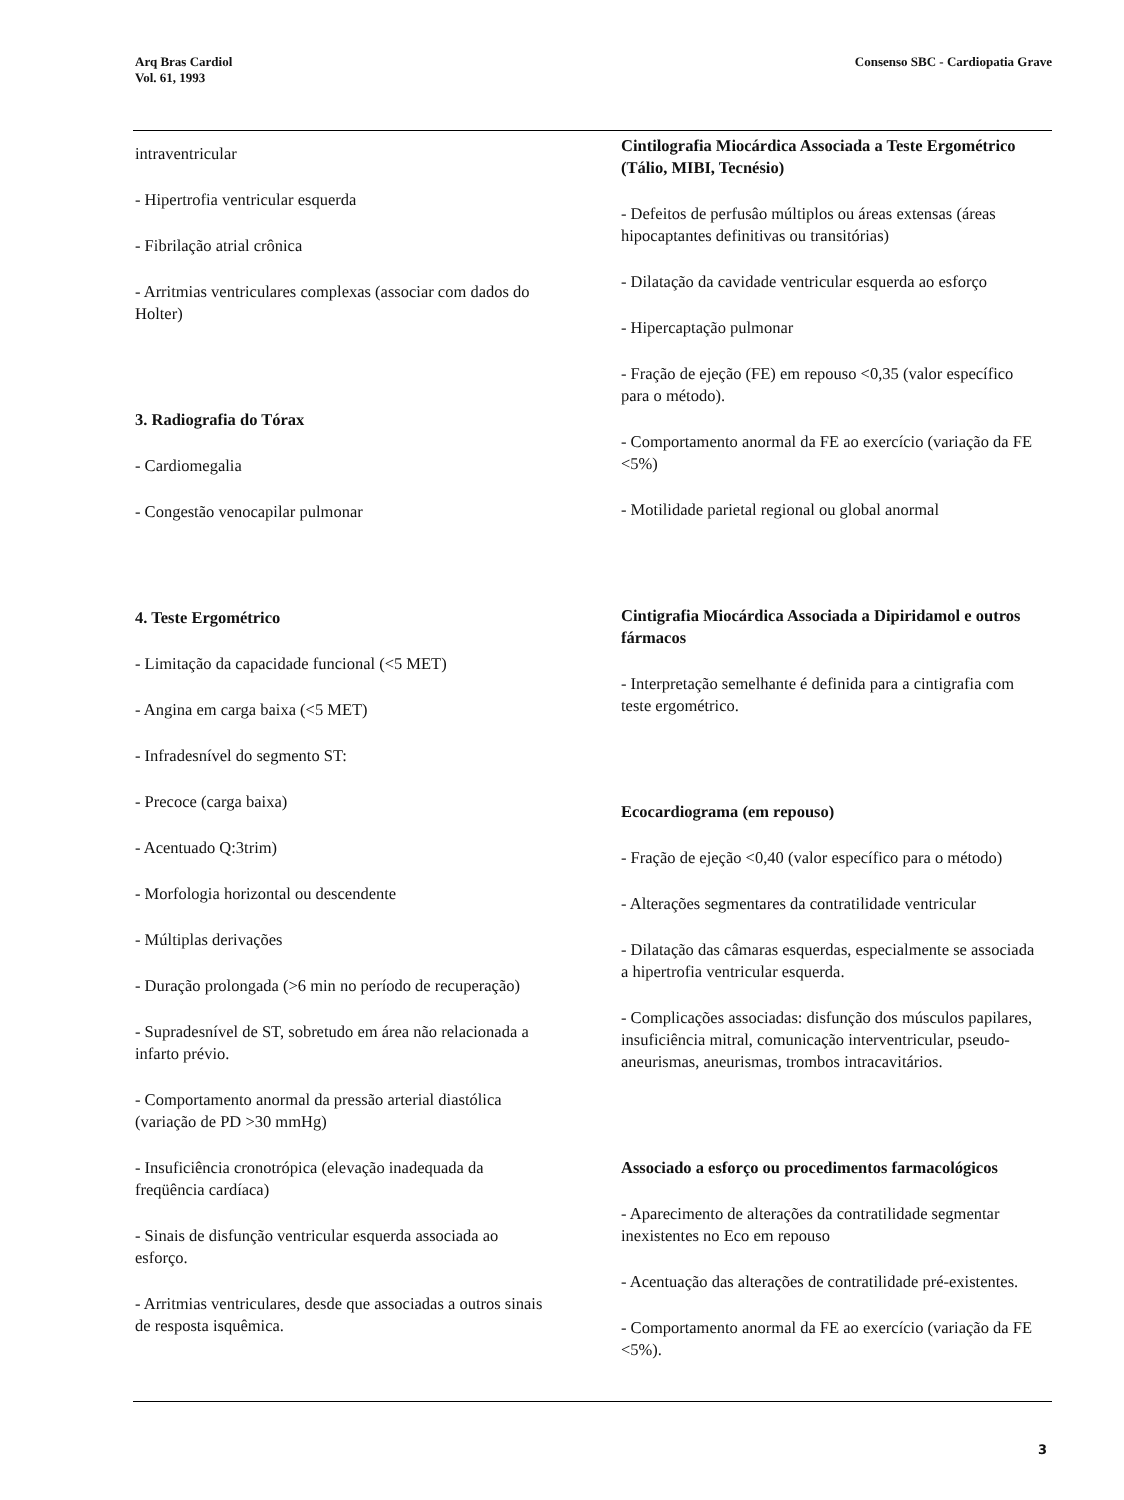Arq Bras Cardiol
Vol. 61, 1993
Consenso SBC - Cardiopatia Grave
intraventricular
- Hipertrofia ventricular esquerda
- Fibrilação atrial crônica
- Arritmias ventriculares complexas (associar com dados do Holter)
3. Radiografia do Tórax
- Cardiomegalia
- Congestão venocapilar pulmonar
4. Teste Ergométrico
- Limitação da capacidade funcional (<5 MET)
- Angina em carga baixa (<5 MET)
- Infradesnível do segmento ST:
- Precoce (carga baixa)
- Acentuado Q:3trim)
- Morfologia horizontal ou descendente
- Múltiplas derivações
- Duração prolongada (>6 min no período de recuperação)
- Supradesnível de ST, sobretudo em área não relacionada a infarto prévio.
- Comportamento anormal da pressão arterial diastólica (variação de PD >30 mmHg)
- Insuficiência cronotrópica (elevação inadequada da freqüência cardíaca)
- Sinais de disfunção ventricular esquerda associada ao esforço.
- Arritmias ventriculares, desde que associadas a outros sinais de resposta isquêmica.
Cintilografia Miocárdica Associada a Teste Ergométrico (Tálio, MIBI, Tecnésio)
- Defeitos de perfusâo múltiplos ou áreas extensas (áreas hipocaptantes definitivas ou transitórias)
- Dilatação da cavidade ventricular esquerda ao esforço
- Hipercaptação pulmonar
- Fração de ejeção (FE) em repouso <0,35 (valor específico para o método).
- Comportamento anormal da FE ao exercício (variação da FE <5%)
- Motilidade parietal regional ou global anormal
Cintigrafia Miocárdica Associada a Dipiridamol e outros fármacos
- Interpretação semelhante é definida para a cintigrafia com teste ergométrico.
Ecocardiograma (em repouso)
- Fração de ejeção <0,40 (valor específico para o método)
- Alterações segmentares da contratilidade ventricular
- Dilatação das câmaras esquerdas, especialmente se associada a hipertrofia ventricular esquerda.
- Complicações associadas: disfunção dos músculos papilares, insuficiência mitral, comunicação interventricular, pseudo-aneurismas, aneurismas, trombos intracavitários.
Associado a esforço ou procedimentos farmacológicos
- Aparecimento de alterações da contratilidade segmentar inexistentes no Eco em repouso
- Acentuação das alterações de contratilidade pré-existentes.
- Comportamento anormal da FE ao exercício (variação da FE <5%).
3